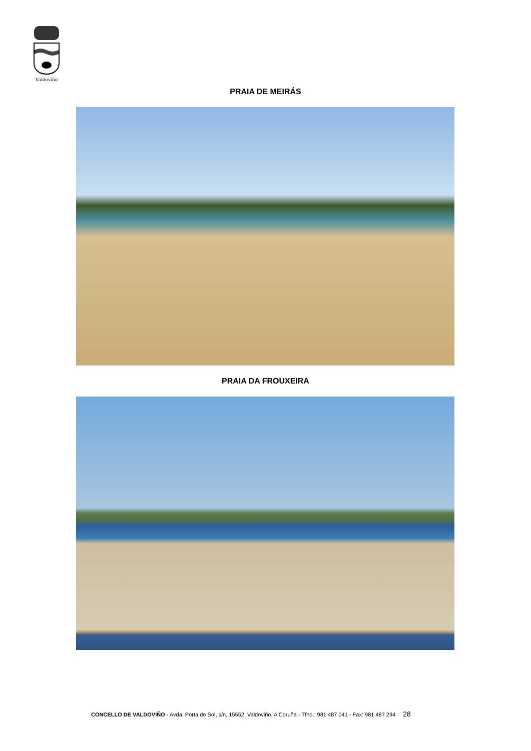Valdoviño
PRAIA DE MEIRÁS
PRAIA DA FROUXEIRA
CONCELLO DE VALDOVIÑO - Avda. Porta do Sol, s/n, 15552, Valdoviño, A Coruña - Tfno.: 981 487 041 - Fax: 981 487 294 28